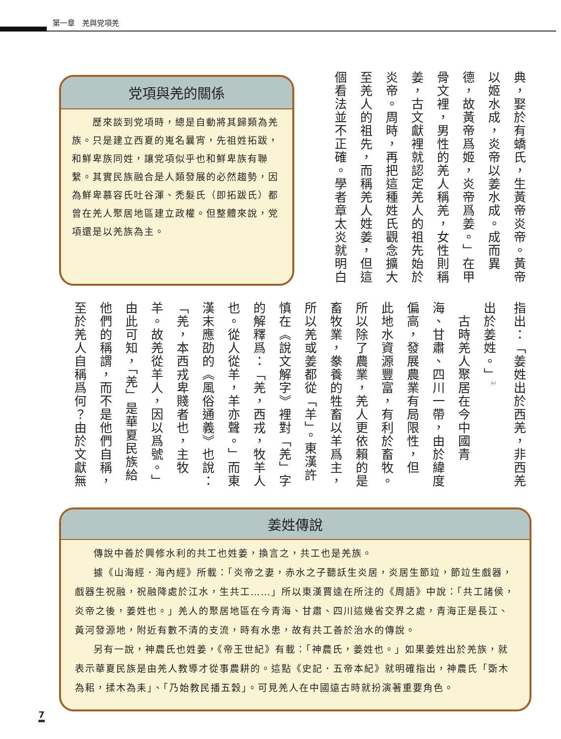第一章　羌與党項羌
典，娶於有蟜氏，生黃帝炎帝。黃帝
以姬水成，炎帝以姜水成。成而異
德，故黃帝爲姬，炎帝爲姜。」在甲
骨文裡，男性的羌人稱羌，女性則稱
姜，古文獻裡就認定羌人的祖先始於
炎帝。周時，再把這種姓氏觀念擴大
至羌人的祖先，而稱羌人姓姜，但這
個看法並不正確。學者章太炎就明白
党項與羌的關係
　　歷來談到党項時，總是自動將其歸類為羌族。只是建立西夏的嵬名曩宵，先祖姓拓跋，和鮮卑族同姓，讓党項似乎也和鮮卑族有聯繫。其實民族融合是人類發展的必然趨勢，因為鮮卑慕容氏吐谷渾、禿髮氏（即拓跋氏）都曾在羌人聚居地區建立政權。但整體來說，党項還是以羌族為主。
指出：「姜姓出於西羌，非西羌
出於姜姓。」<sup>2</sup>
　古時羌人聚居在今中國青
海、甘肅、四川一帶，由於緯度
偏高，發展農業有局限性，但
此地水資源豐富，有利於畜牧。
所以除了農業，羌人更依賴的是
畜牧業，豢養的牲畜以羊爲主，
所以羌或姜都從「羊」。東漢許
慎在《說文解字》裡對「羌」字
的解釋爲：「羌，西戎，牧羊人
也。從人從羊，羊亦聲。」而東
漢末應劭的《風俗通義》也說：
「羌，本西戎卑賤者也，主牧
羊。故羌從羊人，因以爲號。」
由此可知，「羌」是華夏民族給
他們的稱謂，而不是他們自稱，
至於羌人自稱爲何？由於文獻無
姜姓傳說
傳說中善於興修水利的共工也姓姜，換言之，共工也是羌族。
據《山海經．海內經》所載：「炎帝之妻，赤水之子聽訞生炎居，炎居生節竝，節竝生戲器，戲器生祝融，祝融降處於江水，生共工……」所以東漢賈逵在所注的《周語》中說：「共工諸侯，炎帝之後，姜姓也。」羌人的聚居地區在今青海、甘肅、四川這幾省交界之處，青海正是長江、黃河發源地，附近有數不清的支流，時有水患，故有共工善於治水的傳說。
另有一說，神農氏也姓姜，《帝王世紀》有載：「神農氏，姜姓也。」如果姜姓出於羌族，就表示華夏民族是由羌人教導才從事農耕的。這點《史記．五帝本紀》就明確指出，神農氏「斲木為耜，揉木為耒」、「乃始教民播五穀」。可見羌人在中國遠古時就扮演著重要角色。
7